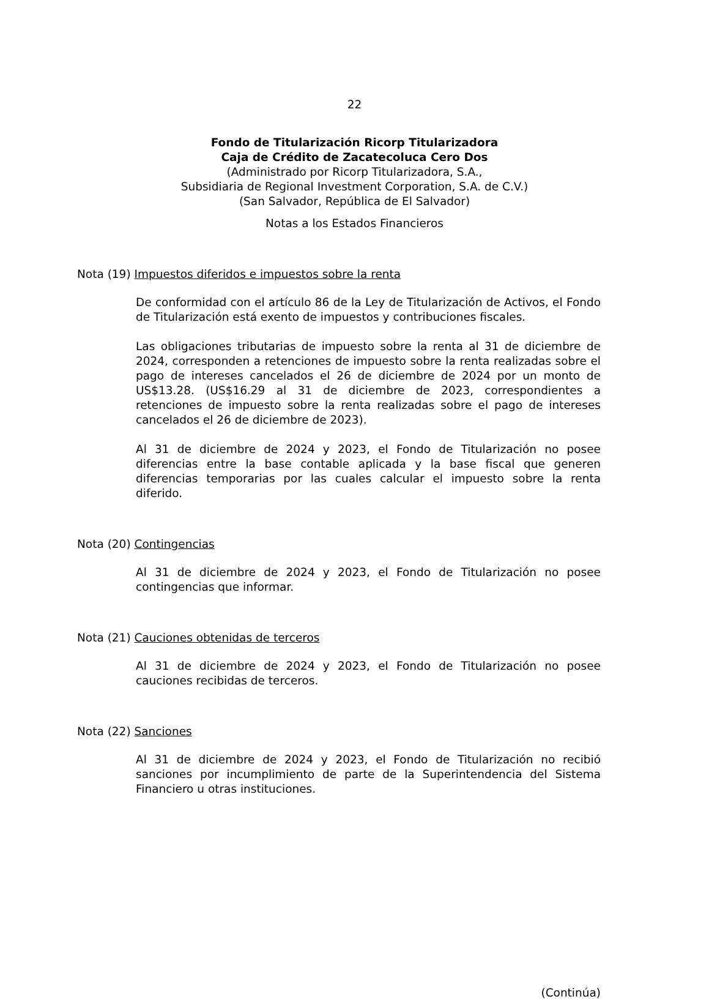22
Fondo de Titularización Ricorp Titularizadora
Caja de Crédito de Zacatecoluca Cero Dos
(Administrado por Ricorp Titularizadora, S.A.,
Subsidiaria de Regional Investment Corporation, S.A. de C.V.)
(San Salvador, República de El Salvador)
Notas a los Estados Financieros
Nota (19) Impuestos diferidos e impuestos sobre la renta
De conformidad con el artículo 86 de la Ley de Titularización de Activos, el Fondo de Titularización está exento de impuestos y contribuciones fiscales.
Las obligaciones tributarias de impuesto sobre la renta al 31 de diciembre de 2024, corresponden a retenciones de impuesto sobre la renta realizadas sobre el pago de intereses cancelados el 26 de diciembre de 2024 por un monto de US$13.28. (US$16.29 al 31 de diciembre de 2023, correspondientes a retenciones de impuesto sobre la renta realizadas sobre el pago de intereses cancelados el 26 de diciembre de 2023).
Al 31 de diciembre de 2024 y 2023, el Fondo de Titularización no posee diferencias entre la base contable aplicada y la base fiscal que generen diferencias temporarias por las cuales calcular el impuesto sobre la renta diferido.
Nota (20) Contingencias
Al 31 de diciembre de 2024 y 2023, el Fondo de Titularización no posee contingencias que informar.
Nota (21) Cauciones obtenidas de terceros
Al 31 de diciembre de 2024 y 2023, el Fondo de Titularización no posee cauciones recibidas de terceros.
Nota (22) Sanciones
Al 31 de diciembre de 2024 y 2023, el Fondo de Titularización no recibió sanciones por incumplimiento de parte de la Superintendencia del Sistema Financiero u otras instituciones.
(Continúa)